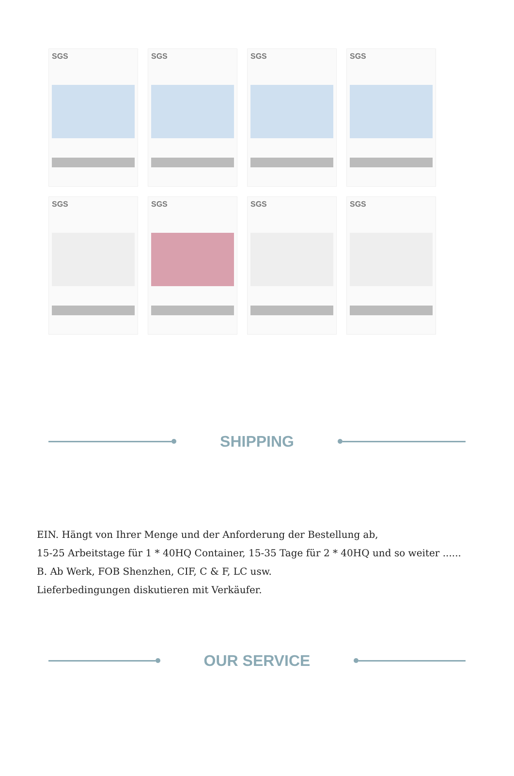SGS
SGS
SGS
SGS
SGS
SGS
SGS
SGS
SHIPPING
EIN. Hängt von Ihrer Menge und der Anforderung der Bestellung ab,
15-25 Arbeitstage für 1 * 40HQ Container, 15-35 Tage für 2 * 40HQ und so weiter ......
B. Ab Werk, FOB Shenzhen, CIF, C & F, LC usw.
Lieferbedingungen diskutieren mit Verkäufer.
OUR SERVICE